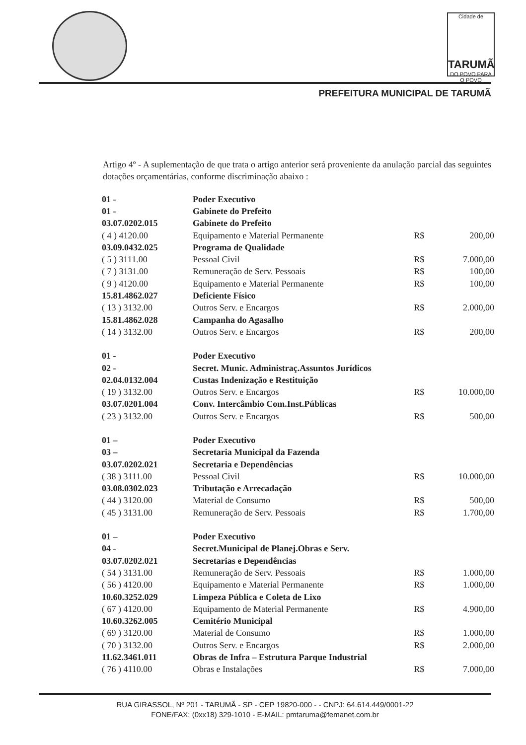Cidade de
TARUMÃ
DO POVO PARA O POVO
PREFEITURA MUNICIPAL DE TARUMÃ
Artigo 4º - A suplementação de que trata o artigo anterior será proveniente da anulação parcial das seguintes dotações orçamentárias, conforme discriminação abaixo :
| 01 - | Poder Executivo | | |
| 01 - | Gabinete do Prefeito | | |
| 03.07.0202.015 | Gabinete do Prefeito | | |
| ( 4 ) 4120.00 | Equipamento e Material Permanente | R$ | 200,00 |
| 03.09.0432.025 | Programa de Qualidade | | |
| ( 5 ) 3111.00 | Pessoal Civil | R$ | 7.000,00 |
| ( 7 ) 3131.00 | Remuneração de Serv. Pessoais | R$ | 100,00 |
| ( 9 ) 4120.00 | Equipamento e Material Permanente | R$ | 100,00 |
| 15.81.4862.027 | Deficiente Físico | | |
| ( 13 ) 3132.00 | Outros Serv. e Encargos | R$ | 2.000,00 |
| 15.81.4862.028 | Campanha do Agasalho | | |
| ( 14 ) 3132.00 | Outros Serv. e Encargos | R$ | 200,00 |
| 01 - | Poder Executivo | | |
| 02 - | Secret. Munic. Administraç.Assuntos Jurídicos | | |
| 02.04.0132.004 | Custas Indenização e Restituição | | |
| ( 19 ) 3132.00 | Outros Serv. e Encargos | R$ | 10.000,00 |
| 03.07.0201.004 | Conv. Intercâmbio Com.Inst.Públicas | | |
| ( 23 ) 3132.00 | Outros Serv. e Encargos | R$ | 500,00 |
| 01 – | Poder Executivo | | |
| 03 – | Secretaria Municipal da Fazenda | | |
| 03.07.0202.021 | Secretaria e Dependências | | |
| ( 38 ) 3111.00 | Pessoal Civil | R$ | 10.000,00 |
| 03.08.0302.023 | Tributação e Arrecadação | | |
| ( 44 ) 3120.00 | Material de Consumo | R$ | 500,00 |
| ( 45 ) 3131.00 | Remuneração de Serv. Pessoais | R$ | 1.700,00 |
| 01 – | Poder Executivo | | |
| 04 - | Secret.Municipal de Planej.Obras e Serv. | | |
| 03.07.0202.021 | Secretarias e Dependências | | |
| ( 54 ) 3131.00 | Remuneração de Serv. Pessoais | R$ | 1.000,00 |
| ( 56 ) 4120.00 | Equipamento e Material Permanente | R$ | 1.000,00 |
| 10.60.3252.029 | Limpeza Pública e Coleta de Lixo | | |
| ( 67 ) 4120.00 | Equipamento de Material Permanente | R$ | 4.900,00 |
| 10.60.3262.005 | Cemitério Municipal | | |
| ( 69 ) 3120.00 | Material de Consumo | R$ | 1.000,00 |
| ( 70 ) 3132.00 | Outros Serv. e Encargos | R$ | 2.000,00 |
| 11.62.3461.011 | Obras de Infra – Estrutura Parque Industrial | | |
| ( 76 ) 4110.00 | Obras e Instalações | R$ | 7.000,00 |
RUA GIRASSOL, Nº 201 - TARUMÃ - SP - CEP 19820-000 - - CNPJ: 64.614.449/0001-22
FONE/FAX: (0xx18) 329-1010 - E-MAIL: pmtaruma@femanet.com.br